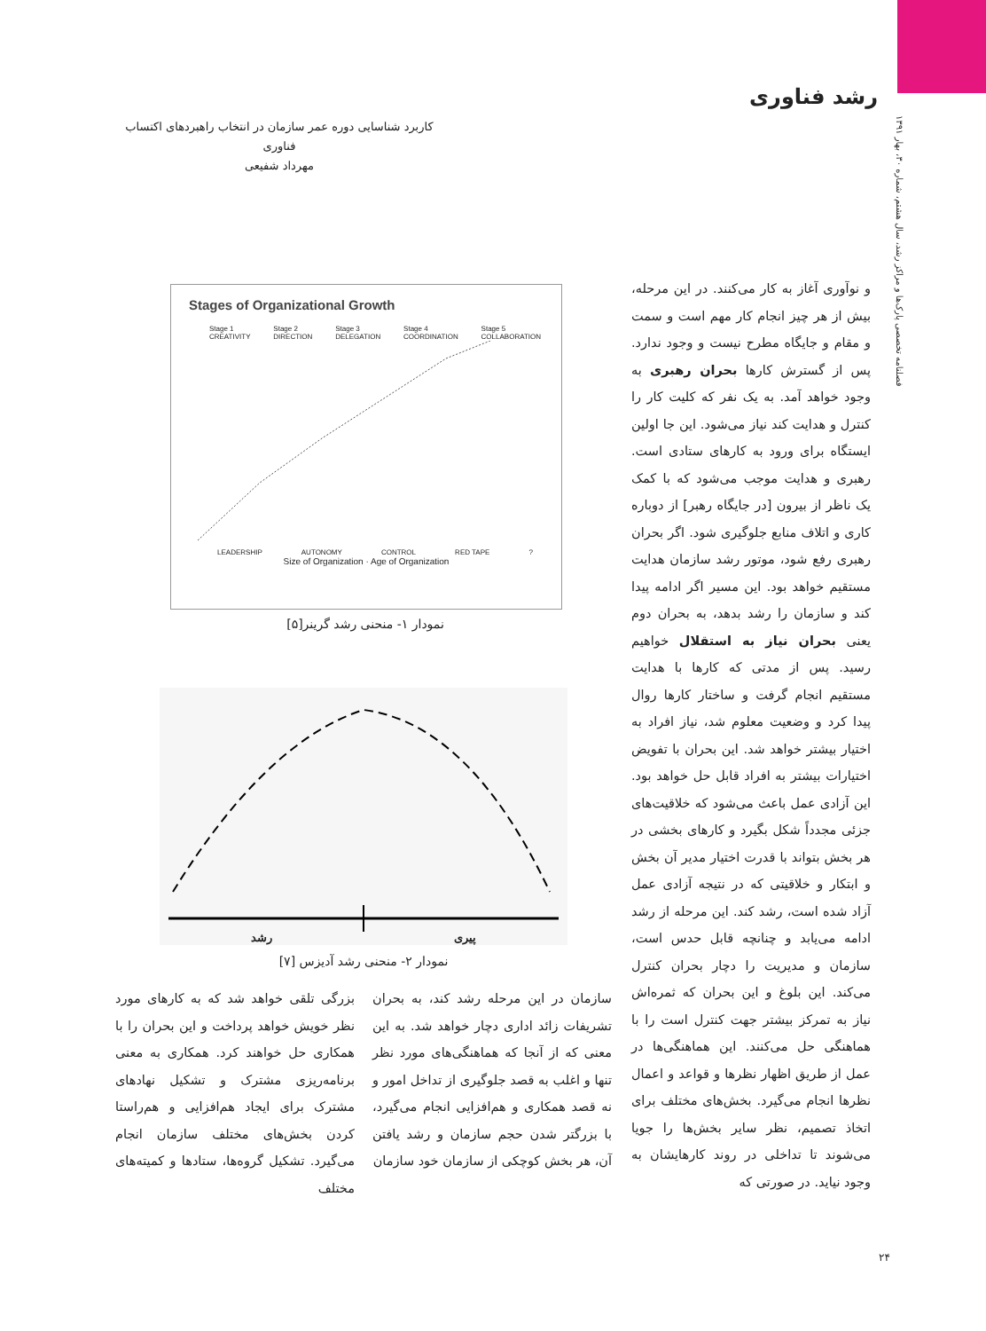رشد فناوری
فصلنامه تخصصی پارک‌ها و مراکز رشد، سال هشتم، شماره ۳۰، بهار ۱۳۹۱
کاربرد شناسایی دوره عمر سازمان در انتخاب راهبردهای اکتساب فناوری
مهرداد شفیعی
و نوآوری آغاز به کار می‌کنند. در این مرحله، بیش از هر چیز انجام کار مهم است و سمت و مقام و جایگاه مطرح نیست و وجود ندارد. پس از گسترش کارها بحران رهبری به وجود خواهد آمد. به یک نفر که کلیت کار را کنترل و هدایت کند نیاز می‌شود. این جا اولین ایستگاه برای ورود به کارهای ستادی است. رهبری و هدایت موجب می‌شود که با کمک یک ناظر از بیرون [در جایگاه رهبر] از دوباره کاری و اتلاف منابع جلوگیری شود. اگر بحران رهبری رفع شود، موتور رشد سازمان هدایت مستقیم خواهد بود. این مسیر اگر ادامه پیدا کند و سازمان را رشد بدهد، به بحران دوم یعنی بحران نیاز به استقلال خواهیم رسید. پس از مدتی که کارها با هدایت مستقیم انجام گرفت و ساختار کارها روال پیدا کرد و وضعیت معلوم شد، نیاز افراد به اختیار بیشتر خواهد شد. این بحران با تفویض اختیارات بیشتر به افراد قابل حل خواهد بود. این آزادی عمل باعث می‌شود که خلاقیت‌های جزئی مجدداً شکل بگیرد و کارهای بخشی در هر بخش بتواند با قدرت اختیار مدیر آن بخش و ابتکار و خلاقیتی که در نتیجه آزادی عمل آزاد شده است، رشد کند. این مرحله از رشد ادامه می‌یابد و چنانچه قابل حدس است، سازمان و مدیریت را دچار بحران کنترل می‌کند. این بلوغ و این بحران که ثمره‌اش نیاز به تمرکز بیشتر جهت کنترل است را با هماهنگی حل می‌کنند. این هماهنگی‌ها در عمل از طریق اظهار نظرها و قواعد و اعمال نظرها انجام می‌گیرد. بخش‌های مختلف برای اتخاذ تصمیم، نظر سایر بخش‌ها را جویا می‌شوند تا تداخلی در روند کارهایشان به وجود نیاید. در صورتی که
Stages of Organizational Growth
Stage 1
CREATIVITY Stage 2
DIRECTION Stage 3
DELEGATION Stage 4
COORDINATION Stage 5
COLLABORATION
LEADERSHIP AUTONOMY CONTROL RED TAPE ?
Size of Organization · Age of Organization
نمودار ۱- منحنی رشد گرینر[۵]
پیری رشد
نمودار ۲- منحنی رشد آدیزس [۷]
سازمان در این مرحله رشد کند، به بحران تشریفات زائد اداری دچار خواهد شد. به این معنی که از آنجا که هماهنگی‌های مورد نظر تنها و اغلب به قصد جلوگیری از تداخل امور و نه قصد همکاری و هم‌افزایی انجام می‌گیرد، با بزرگتر شدن حجم سازمان و رشد یافتن آن، هر بخش کوچکی از سازمان خود سازمان
بزرگی تلقی خواهد شد که به کارهای مورد نظر خویش خواهد پرداخت و این بحران را با همکاری حل خواهند کرد. همکاری به معنی برنامه‌ریزی مشترک و تشکیل نهادهای مشترک برای ایجاد هم‌افزایی و هم‌راستا کردن بخش‌های مختلف سازمان انجام می‌گیرد. تشکیل گروه‌ها، ستادها و کمیته‌های مختلف
۲۴